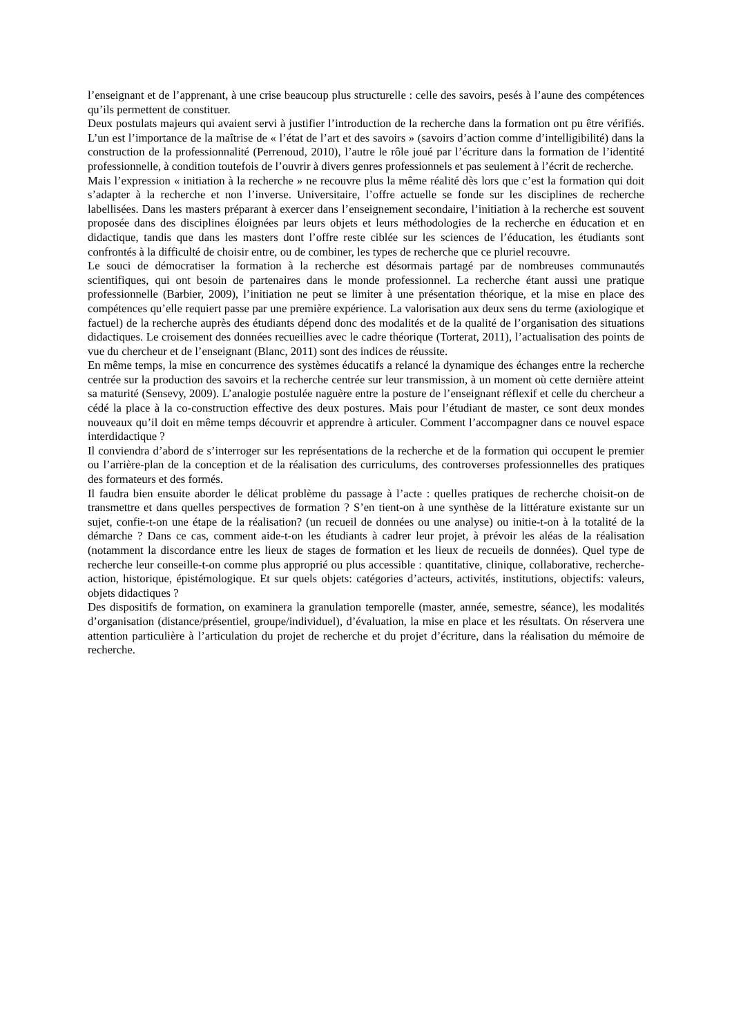l’enseignant et de l’apprenant, à une crise beaucoup plus structurelle : celle des savoirs, pesés à l’aune des compétences qu’ils permettent de constituer.
Deux postulats majeurs qui avaient servi à justifier l’introduction de la recherche dans la formation ont pu être vérifiés. L’un est l’importance de la maîtrise de « l’état de l’art et des savoirs » (savoirs d’action comme d’intelligibilité) dans la construction de la professionnalité (Perrenoud, 2010), l’autre le rôle joué par l’écriture dans la formation de l’identité professionnelle, à condition toutefois de l’ouvrir à divers genres professionnels et pas seulement à l’écrit de recherche.
Mais l’expression « initiation à la recherche » ne recouvre plus la même réalité dès lors que c’est la formation qui doit s’adapter à la recherche et non l’inverse. Universitaire, l’offre actuelle se fonde sur les disciplines de recherche labellisées. Dans les masters préparant à exercer dans l’enseignement secondaire, l’initiation à la recherche est souvent proposée dans des disciplines éloignées par leurs objets et leurs méthodologies de la recherche en éducation et en didactique, tandis que dans les masters dont l’offre reste ciblée sur les sciences de l’éducation, les étudiants sont confrontés à la difficulté de choisir entre, ou de combiner, les types de recherche que ce pluriel recouvre.
Le souci de démocratiser la formation à la recherche est désormais partagé par de nombreuses communautés scientifiques, qui ont besoin de partenaires dans le monde professionnel. La recherche étant aussi une pratique professionnelle (Barbier, 2009), l’initiation ne peut se limiter à une présentation théorique, et la mise en place des compétences qu’elle requiert passe par une première expérience. La valorisation aux deux sens du terme (axiologique et factuel) de la recherche auprès des étudiants dépend donc des modalités et de la qualité de l’organisation des situations didactiques. Le croisement des données recueillies avec le cadre théorique (Torterat, 2011), l’actualisation des points de vue du chercheur et de l’enseignant (Blanc, 2011) sont des indices de réussite.
En même temps, la mise en concurrence des systèmes éducatifs a relancé la dynamique des échanges entre la recherche centrée sur la production des savoirs et la recherche centrée sur leur transmission, à un moment où cette dernière atteint sa maturité (Sensevy, 2009). L’analogie postulée naguère entre la posture de l’enseignant réflexif et celle du chercheur a cédé la place à la co-construction effective des deux postures. Mais pour l’étudiant de master, ce sont deux mondes nouveaux qu’il doit en même temps découvrir et apprendre à articuler. Comment l’accompagner dans ce nouvel espace interdidactique ?
Il conviendra d’abord de s’interroger sur les représentations de la recherche et de la formation qui occupent le premier ou l’arrière-plan de la conception et de la réalisation des curriculums, des controverses professionnelles des pratiques des formateurs et des formés.
Il faudra bien ensuite aborder le délicat problème du passage à l’acte : quelles pratiques de recherche choisit-on de transmettre et dans quelles perspectives de formation ? S’en tient-on à une synthèse de la littérature existante sur un sujet, confie-t-on une étape de la réalisation? (un recueil de données ou une analyse) ou initie-t-on à la totalité de la démarche ? Dans ce cas, comment aide-t-on les étudiants à cadrer leur projet, à prévoir les aléas de la réalisation (notamment la discordance entre les lieux de stages de formation et les lieux de recueils de données). Quel type de recherche leur conseille-t-on comme plus approprié ou plus accessible : quantitative, clinique, collaborative, recherche- action, historique, épistémologique. Et sur quels objets: catégories d’acteurs, activités, institutions, objectifs: valeurs, objets didactiques ?
Des dispositifs de formation, on examinera la granulation temporelle (master, année, semestre, séance), les modalités d’organisation (distance/présentiel, groupe/individuel), d’évaluation, la mise en place et les résultats. On réservera une attention particulière à l’articulation du projet de recherche et du projet d’écriture, dans la réalisation du mémoire de recherche.